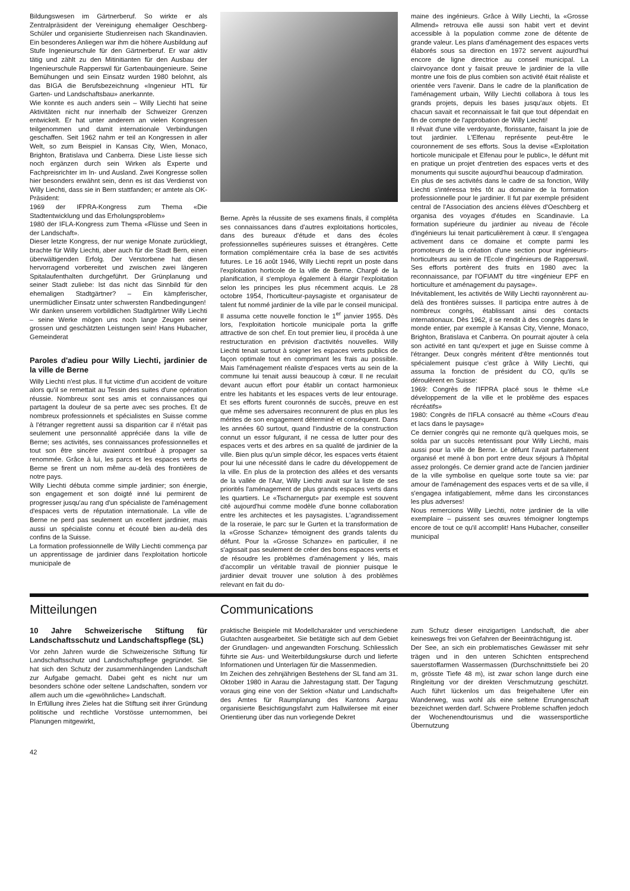Bildungswesen im Gärtnerberuf. So wirkte er als Zentralpräsident der Vereinigung ehemaliger Oeschberg-Schüler und organisierte Studienreisen nach Skandinavien. Ein besonderes Anliegen war ihm die höhere Ausbildung auf Stufe Ingenieurschule für den Gärtnerberuf. Er war aktiv tätig und zählt zu den Mitinitianten für den Ausbau der Ingenieurschule Rapperswil für Gartenbauingenieure. Seine Bemühungen und sein Einsatz wurden 1980 belohnt, als das BIGA die Berufsbezeichnung «Ingenieur HTL für Garten- und Landschaftsbau» anerkannte.
Wie konnte es auch anders sein – Willy Liechti hat seine Aktivitäten nicht nur innerhalb der Schweizer Grenzen entwickelt. Er hat unter anderem an vielen Kongressen teilgenommen und damit internationale Verbindungen geschaffen. Seit 1962 nahm er teil an Kongressen in aller Welt, so zum Beispiel in Kansas City, Wien, Monaco, Brighton, Bratislava und Canberra. Diese Liste liesse sich noch ergänzen durch sein Wirken als Experte und Fachpreisrichter im In- und Ausland. Zwei Kongresse sollen hier besonders erwähnt sein, denn es ist das Verdienst von Willy Liechti, dass sie in Bern stattfanden; er amtete als OK-Präsident:
1969 der IFPRA-Kongress zum Thema «Die Stadtentwicklung und das Erholungsproblem»
1980 der IFLA-Kongress zum Thema «Flüsse und Seen in der Landschaft».
Dieser letzte Kongress, der nur wenige Monate zurückliegt, brachte für Willy Liechti, aber auch für die Stadt Bern, einen überwältigenden Erfolg. Der Verstorbene hat diesen hervorragend vorbereitet und zwischen zwei längeren Spitalaufenthalten durchgeführt. Der Grünplanung und seiner Stadt zuliebe: Ist das nicht das Sinnbild für den ehemaligen Stadtgärtner? – Ein kämpferischer, unermüdlicher Einsatz unter schwersten Randbedingungen!
Wir danken unserem vorbildlichen Stadtgärtner Willy Liechti – seine Werke mögen uns noch lange Zeugen seiner grossen und geschätzten Leistungen sein! Hans Hubacher, Gemeinderat
Paroles d'adieu pour Willy Liechti, jardinier de la ville de Berne
Willy Liechti n'est plus. Il fut victime d'un accident de voiture alors qu'il se remettait au Tessin des suites d'une opération réussie. Nombreux sont ses amis et connaissances qui partagent la douleur de sa perte avec ses proches. Et de nombreux professionnels et spécialistes en Suisse comme à l'étranger regrettent aussi sa disparition car il n'était pas seulement une personnalité appréciée dans la ville de Berne; ses activités, ses connaissances professionnelles et tout son être sincère avaient contribué à propager sa renommée. Grâce à lui, les parcs et les espaces verts de Berne se firent un nom même au-delà des frontières de notre pays.
Willy Liechti débuta comme simple jardinier; son énergie, son engagement et son doigté inné lui permirent de progresser jusqu'au rang d'un spécialiste de l'aménagement d'espaces verts de réputation internationale. La ville de Berne ne perd pas seulement un excellent jardinier, mais aussi un spécialiste connu et écouté bien au-delà des confins de la Suisse.
La formation professionnelle de Willy Liechti commença par un apprentissage de jardinier dans l'exploitation horticole municipale de
Berne. Après la réussite de ses examens finals, il compléta ses connaissances dans d'autres exploitations horticoles, dans des bureaux d'étude et dans des écoles professionnelles supérieures suisses et étrangères. Cette formation complémentaire créa la base de ses activités futures. Le 16 août 1946, Willy Liechti reprit un poste dans l'exploitation horticole de la ville de Berne. Chargé de la planification, il s'employa également à élargir l'exploitation selon les principes les plus récemment acquis. Le 28 octobre 1954, l'horticulteur-paysagiste et organisateur de talent fut nommé jardinier de la ville par le conseil municipal. Il assuma cette nouvelle fonction le 1<sup>er</sup> janvier 1955. Dès lors, l'exploitation horticole municipale porta la griffe attractive de son chef. En tout premier lieu, il procéda à une restructuration en prévision d'activités nouvelles. Willy Liechti tenait surtout à soigner les espaces verts publics de façon optimale tout en comprimant les frais au possible. Mais l'aménagement réaliste d'espaces verts au sein de la commune lui tenait aussi beaucoup à cœur. Il ne reculait devant aucun effort pour établir un contact harmonieux entre les habitants et les espaces verts de leur entourage. Et ses efforts furent couronnés de succès, preuve en est que même ses adversaires reconnurent de plus en plus les mérites de son engagement déterminé et conséquent. Dans les années 60 surtout, quand l'industrie de la construction connut un essor fulgurant, il ne cessa de lutter pour des espaces verts et des arbres en sa qualité de jardinier de la ville. Bien plus qu'un simple décor, les espaces verts étaient pour lui une nécessité dans le cadre du développement de la ville. En plus de la protection des allées et des versants de la vallée de l'Aar, Willy Liechti avait sur la liste de ses priorités l'aménagement de plus grands espaces verts dans les quartiers. Le «Tscharnergut» par exemple est souvent cité aujourd'hui comme modèle d'une bonne collaboration entre les architectes et les paysagistes. L'agrandissement de la roseraie, le parc sur le Gurten et la transformation de la «Grosse Schanze» témoignent des grands talents du défunt. Pour la «Grosse Schanze» en particulier, il ne s'agissait pas seulement de créer des bons espaces verts et de résoudre les problèmes d'aménagement y liés, mais d'accomplir un véritable travail de pionnier puisque le jardinier devait trouver une solution à des problèmes relevant en fait du do-
maine des ingénieurs. Grâce à Willy Liechti, la «Grosse Allmend» retrouva elle aussi son habit vert et devint accessible à la population comme zone de détente de grande valeur. Les plans d'aménagement des espaces verts élaborés sous sa direction en 1972 servent aujourd'hui encore de ligne directrice au conseil municipal. La clairvoyance dont y faisait preuve le jardinier de la ville montre une fois de plus combien son activité était réaliste et orientée vers l'avenir. Dans le cadre de la planification de l'aménagement urbain, Willy Liechti collabora à tous les grands projets, depuis les bases jusqu'aux objets. Et chacun savait et reconnaissait le fait que tout dépendait en fin de compte de l'approbation de Willy Liechti!
Il rêvait d'une ville verdoyante, florissante, faisant la joie de tout jardinier. L'Elfenau représente peut-être le couronnement de ses efforts. Sous la devise «Exploitation horticole municipale et Elfenau pour le public», le défunt mit en pratique un projet d'entretien des espaces verts et des monuments qui suscite aujourd'hui beaucoup d'admiration.
En plus de ses activités dans le cadre de sa fonction, Willy Liechti s'intéressa très tôt au domaine de la formation professionnelle pour le jardinier. Il fut par exemple président central de l'Association des anciens élèves d'Oeschberg et organisa des voyages d'études en Scandinavie. La formation supérieure du jardinier au niveau de l'école d'ingénieurs lui tenait particulièrement à cœur. Il s'engagea activement dans ce domaine et compte parmi les promoteurs de la création d'une section pour ingénieurs-horticulteurs au sein de l'Ecole d'ingénieurs de Rapperswil. Ses efforts portèrent des fruits en 1980 avec la reconnaissance, par l'OFIAMT du titre «ingénieur EPF en horticulture et aménagement du paysage».
Inévitablement, les activités de Willy Liechti rayonnèrent au-delà des frontières suisses. Il participa entre autres à de nombreux congrès, établissant ainsi des contacts internationaux. Dès 1962, il se rendit à des congrès dans le monde entier, par exemple à Kansas City, Vienne, Monaco, Brighton, Bratislava et Canberra. On pourrait ajouter à cela son activité en tant qu'expert et juge en Suisse comme à l'étranger. Deux congrès méritent d'être mentionnés tout spécialement puisque c'est grâce à Willy Liechti, qui assuma la fonction de président du CO, qu'ils se déroulèrent en Suisse:
1969: Congrès de l'IFPRA placé sous le thème «Le développement de la ville et le problème des espaces récréatifs»
1980: Congrès de l'IFLA consacré au thème «Cours d'eau et lacs dans le paysage»
Ce dernier congrès qui ne remonte qu'à quelques mois, se solda par un succès retentissant pour Willy Liechti, mais aussi pour la ville de Berne. Le défunt l'avait parfaitement organisé et mené à bon port entre deux séjours à l'hôpital assez prolongés. Ce dernier grand acte de l'ancien jardinier de la ville symbolise en quelque sorte toute sa vie: par amour de l'aménagement des espaces verts et de sa ville, il s'engagea infatigablement, même dans les circonstances les plus adverses!
Nous remercions Willy Liechti, notre jardinier de la ville exemplaire – puissent ses œuvres témoigner longtemps encore de tout ce qu'il accomplit! Hans Hubacher, conseiller municipal
Mitteilungen Communications
10 Jahre Schweizerische Stiftung für Landschaftsschutz und Landschaftspflege (SL)
Vor zehn Jahren wurde die Schweizerische Stiftung für Landschaftsschutz und Landschaftspflege gegründet. Sie hat sich den Schutz der zusammenhängenden Landschaft zur Aufgabe gemacht. Dabei geht es nicht nur um besonders schöne oder seltene Landschaften, sondern vor allem auch um die «gewöhnliche» Landschaft.
In Erfüllung ihres Zieles hat die Stiftung seit ihrer Gründung politische und rechtliche Vorstösse unternommen, bei Planungen mitgewirkt,
praktische Beispiele mit Modellcharakter und verschiedene Gutachten ausgearbeitet. Sie betätigte sich auf dem Gebiet der Grundlagen- und angewandten Forschung. Schliesslich führte sie Aus- und Weiterbildungskurse durch und lieferte Informationen und Unterlagen für die Massenmedien.
Im Zeichen des zehnjährigen Bestehens der SL fand am 31. Oktober 1980 in Aarau die Jahrestagung statt. Der Tagung voraus ging eine von der Sektion «Natur und Landschaft» des Amtes für Raumplanung des Kantons Aargau organisierte Besichtigungsfahrt zum Hallwilersee mit einer Orientierung über das nun vorliegende Dekret
zum Schutz dieser einzigartigen Landschaft, die aber keineswegs frei von Gefahren der Beeinträchtigung ist.
Der See, an sich ein problematisches Gewässer mit sehr trägen und in den unteren Schichten entsprechend sauerstoffarmen Wassermassen (Durchschnittstiefe bei 20 m, grösste Tiefe 48 m), ist zwar schon lange durch eine Ringleitung vor der direkten Verschmutzung geschützt. Auch führt lückenlos um das freigehaltene Ufer ein Wanderweg, was wohl als eine seltene Errungenschaft bezeichnet werden darf. Schwere Probleme schaffen jedoch der Wochenendtourismus und die wassersportliche Übernutzung
42